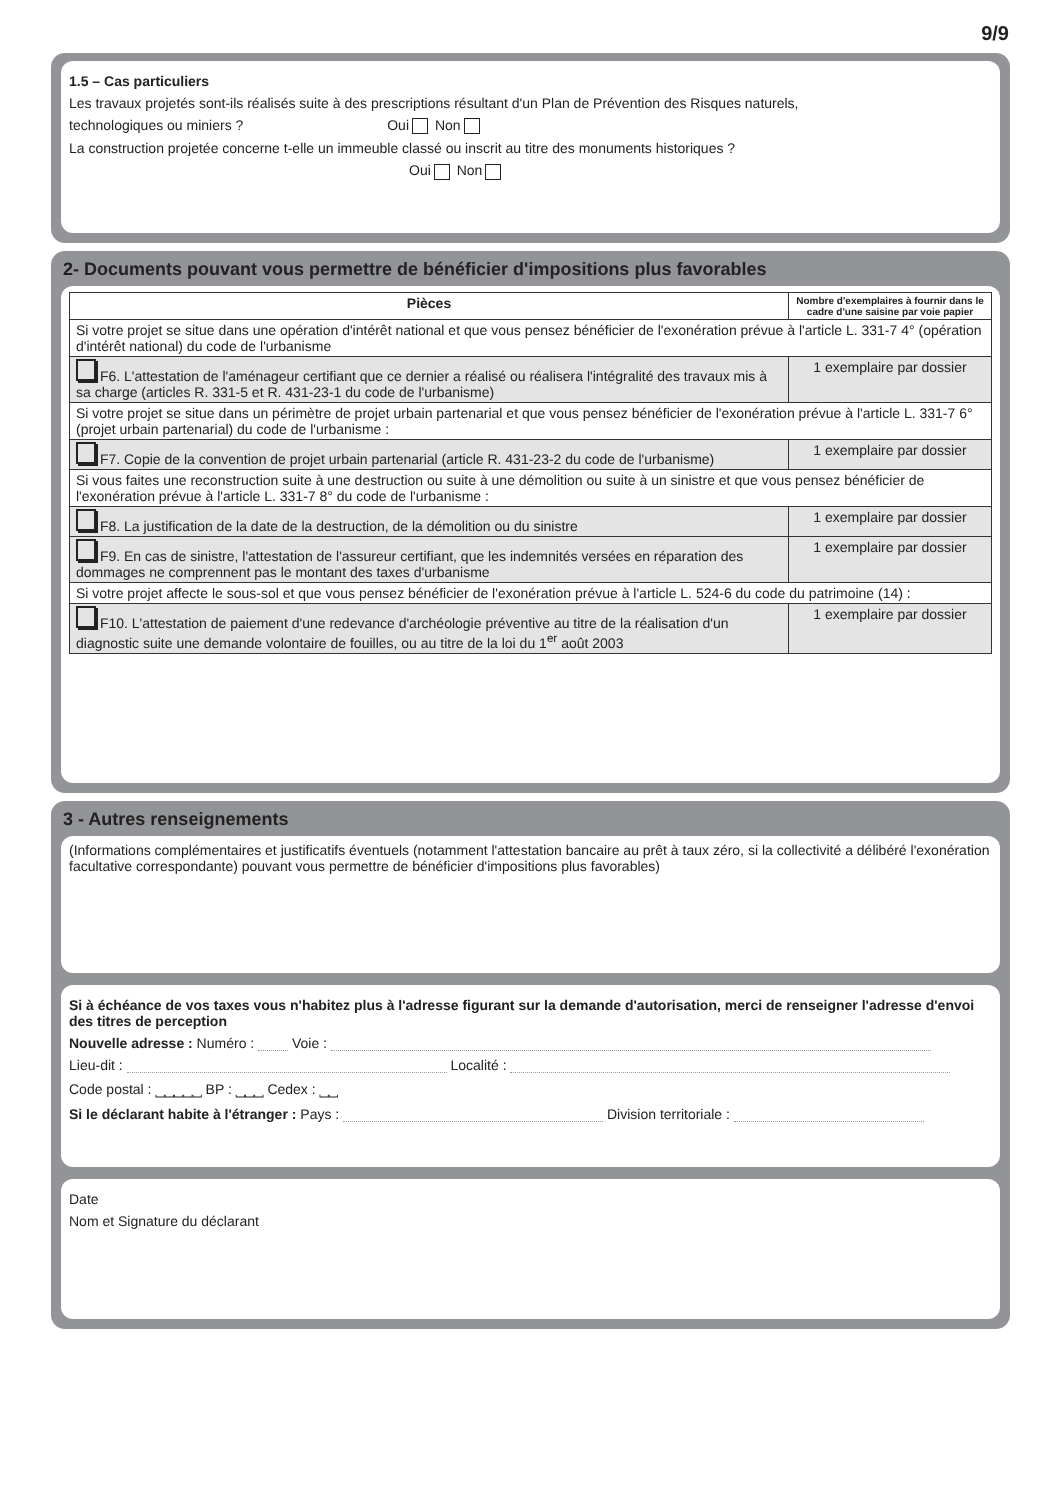9/9
1.5 – Cas particuliers
Les travaux projetés sont-ils réalisés suite à des prescriptions résultant d'un Plan de Prévention des Risques naturels,
technologiques ou miniers ? Oui Non
La construction projetée concerne t-elle un immeuble classé ou inscrit au titre des monuments historiques ?
Oui Non
2- Documents pouvant vous permettre de bénéficier d'impositions plus favorables
| Pièces | Nombre d'exemplaires à fournir dans le cadre d'une saisine par voie papier |
| --- | --- |
| Si votre projet se situe dans une opération d'intérêt national et que vous pensez bénéficier de l'exonération prévue à l'article L. 331-7 4° (opération d'intérêt national) du code de l'urbanisme | |
| F6. L'attestation de l'aménageur certifiant que ce dernier a réalisé ou réalisera l'intégralité des travaux mis à sa charge (articles R. 331-5 et R. 431-23-1 du code de l'urbanisme) | 1 exemplaire par dossier |
| Si votre projet se situe dans un périmètre de projet urbain partenarial et que vous pensez bénéficier de l'exonération prévue à l'article L. 331-7 6° (projet urbain partenarial) du code de l'urbanisme : | |
| F7. Copie de la convention de projet urbain partenarial (article R. 431-23-2 du code de l'urbanisme) | 1 exemplaire par dossier |
| Si vous faites une reconstruction suite à une destruction ou suite à une démolition ou suite à un sinistre et que vous pensez bénéficier de l'exonération prévue à l'article L. 331-7 8° du code de l'urbanisme : | |
| F8. La justification de la date de la destruction, de la démolition ou du sinistre | 1 exemplaire par dossier |
| F9. En cas de sinistre, l'attestation de l'assureur certifiant, que les indemnités versées en réparation des dommages ne comprennent pas le montant des taxes d'urbanisme | 1 exemplaire par dossier |
| Si votre projet affecte le sous-sol et que vous pensez bénéficier de l'exonération prévue à l'article L. 524-6 du code du patrimoine (14) : | |
| F10. L'attestation de paiement d'une redevance d'archéologie préventive au titre de la réalisation d'un diagnostic suite une demande volontaire de fouilles, ou au titre de la loi du 1<sup>er</sup> août 2003 | 1 exemplaire par dossier |
3 - Autres renseignements
(Informations complémentaires et justificatifs éventuels (notamment l'attestation bancaire au prêt à taux zéro, si la collectivité a délibéré l'exonération facultative correspondante) pouvant vous permettre de bénéficier d'impositions plus favorables)
Si à échéance de vos taxes vous n'habitez plus à l'adresse figurant sur la demande d'autorisation, merci de renseigner l'adresse d'envoi des titres de perception
Nouvelle adresse : Numéro : Voie :
Lieu-dit : Localité :
Code postal : ⎵⎵⎵⎵⎵ BP : ⎵⎵⎵ Cedex : ⎵⎵
Si le déclarant habite à l'étranger : Pays : Division territoriale :
Date
Nom et Signature du déclarant